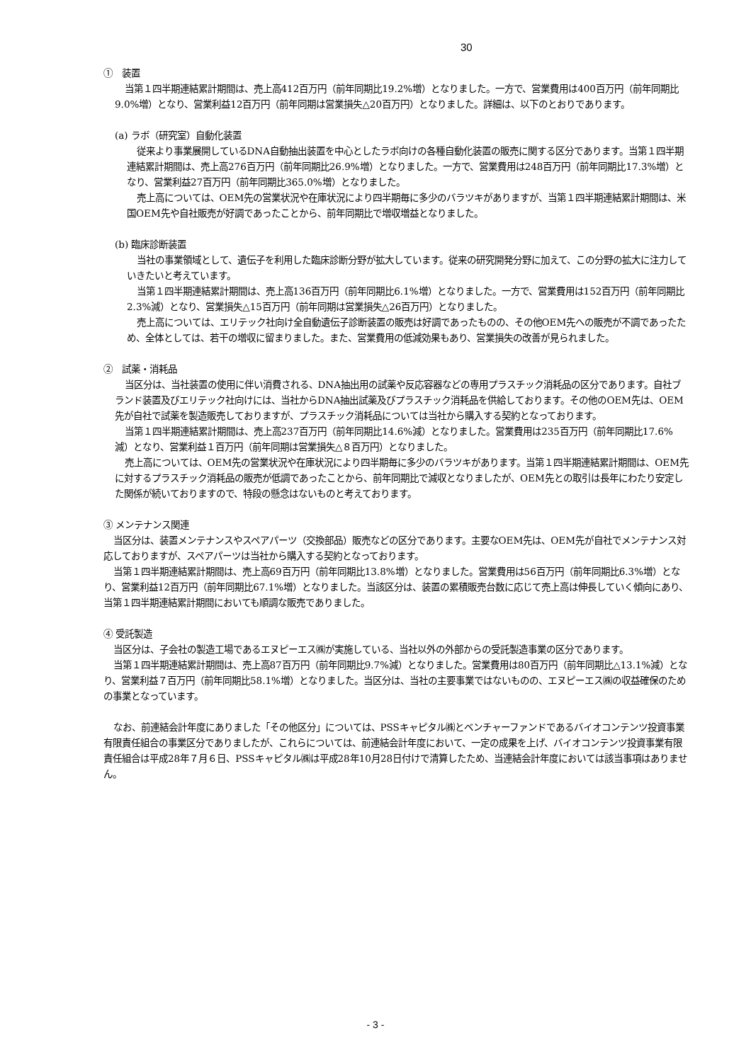30
①　装置
当第１四半期連結累計期間は、売上高412百万円（前年同期比19.2%増）となりました。一方で、営業費用は400百万円（前年同期比9.0%増）となり、営業利益12百万円（前年同期は営業損失△20百万円）となりました。詳細は、以下のとおりであります。
(a) ラボ（研究室）自動化装置
従来より事業展開しているDNA自動抽出装置を中心としたラボ向けの各種自動化装置の販売に関する区分であります。当第１四半期連結累計期間は、売上高276百万円（前年同期比26.9%増）となりました。一方で、営業費用は248百万円（前年同期比17.3%増）となり、営業利益27百万円（前年同期比365.0%増）となりました。
売上高については、OEM先の営業状況や在庫状況により四半期毎に多少のバラツキがありますが、当第１四半期連結累計期間は、米国OEM先や自社販売が好調であったことから、前年同期比で増収増益となりました。
(b) 臨床診断装置
当社の事業領域として、遺伝子を利用した臨床診断分野が拡大しています。従来の研究開発分野に加えて、この分野の拡大に注力していきたいと考えています。
当第１四半期連結累計期間は、売上高136百万円（前年同期比6.1%増）となりました。一方で、営業費用は152百万円（前年同期比2.3%減）となり、営業損失△15百万円（前年同期は営業損失△26百万円）となりました。
売上高については、エリテック社向け全自動遺伝子診断装置の販売は好調であったものの、その他OEM先への販売が不調であったため、全体としては、若干の増収に留まりました。また、営業費用の低減効果もあり、営業損失の改善が見られました。
②　試薬・消耗品
当区分は、当社装置の使用に伴い消費される、DNA抽出用の試薬や反応容器などの専用プラスチック消耗品の区分であります。自社ブランド装置及びエリテック社向けには、当社からDNA抽出試薬及びプラスチック消耗品を供給しております。その他のOEM先は、OEM先が自社で試薬を製造販売しておりますが、プラスチック消耗品については当社から購入する契約となっております。
当第１四半期連結累計期間は、売上高237百万円（前年同期比14.6%減）となりました。営業費用は235百万円（前年同期比17.6%減）となり、営業利益１百万円（前年同期は営業損失△８百万円）となりました。
売上高については、OEM先の営業状況や在庫状況により四半期毎に多少のバラツキがあります。当第１四半期連結累計期間は、OEM先に対するプラスチック消耗品の販売が低調であったことから、前年同期比で減収となりましたが、OEM先との取引は長年にわたり安定した関係が続いておりますので、特段の懸念はないものと考えております。
③ メンテナンス関連
当区分は、装置メンテナンスやスペアパーツ（交換部品）販売などの区分であります。主要なOEM先は、OEM先が自社でメンテナンス対応しておりますが、スペアパーツは当社から購入する契約となっております。
当第１四半期連結累計期間は、売上高69百万円（前年同期比13.8%増）となりました。営業費用は56百万円（前年同期比6.3%増）となり、営業利益12百万円（前年同期比67.1%増）となりました。当該区分は、装置の累積販売台数に応じて売上高は伸長していく傾向にあり、当第１四半期連結累計期間においても順調な販売でありました。
④ 受託製造
当区分は、子会社の製造工場であるエヌピーエス㈱が実施している、当社以外の外部からの受託製造事業の区分であります。
当第１四半期連結累計期間は、売上高87百万円（前年同期比9.7%減）となりました。営業費用は80百万円（前年同期比△13.1%減）となり、営業利益７百万円（前年同期比58.1%増）となりました。当区分は、当社の主要事業ではないものの、エヌピーエス㈱の収益確保のための事業となっています。
なお、前連結会計年度にありました「その他区分」については、PSSキャピタル㈱とベンチャーファンドであるバイオコンテンツ投資事業有限責任組合の事業区分でありましたが、これらについては、前連結会計年度において、一定の成果を上げ、バイオコンテンツ投資事業有限責任組合は平成28年７月６日、PSSキャピタル㈱は平成28年10月28日付けで清算したため、当連結会計年度においては該当事項はありません。
- 3 -